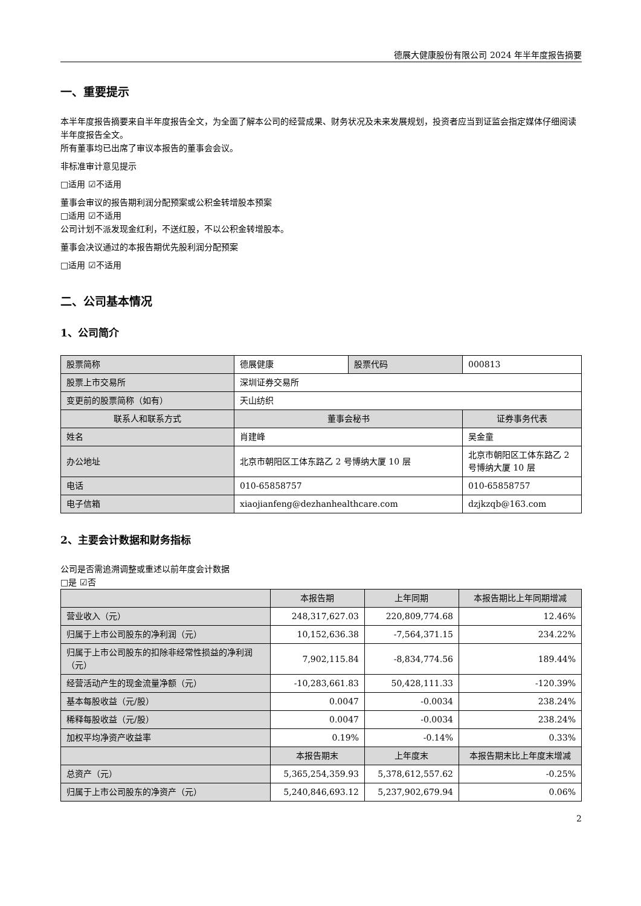德展大健康股份有限公司 2024 年半年度报告摘要
一、重要提示
本半年度报告摘要来自半年度报告全文，为全面了解本公司的经营成果、财务状况及未来发展规划，投资者应当到证监会指定媒体仔细阅读半年度报告全文。
所有董事均已出席了审议本报告的董事会会议。
非标准审计意见提示
□适用 ☑不适用
董事会审议的报告期利润分配预案或公积金转增股本预案
□适用 ☑不适用
公司计划不派发现金红利，不送红股，不以公积金转增股本。
董事会决议通过的本报告期优先股利润分配预案
□适用 ☑不适用
二、公司基本情况
1、公司简介
| 股票简称 | 德展健康 | 股票代码 | 000813 |
| 股票上市交易所 | 深圳证券交易所 | | |
| 变更前的股票简称（如有） | 天山纺织 | | |
| 联系人和联系方式 | 董事会秘书 | | 证券事务代表 |
| 姓名 | 肖建峰 | | 吴金童 |
| 办公地址 | 北京市朝阳区工体东路乙 2 号博纳大厦 10 层 | | 北京市朝阳区工体东路乙 2 号博纳大厦 10 层 |
| 电话 | 010-65858757 | | 010-65858757 |
| 电子信箱 | xiaojianfeng@dezhanhealthcare.com | | dzjkzqb@163.com |
2、主要会计数据和财务指标
公司是否需追溯调整或重述以前年度会计数据
□是 ☑否
| | 本报告期 | 上年同期 | 本报告期比上年同期增减 |
| --- | --- | --- | --- |
| 营业收入（元） | 248,317,627.03 | 220,809,774.68 | 12.46% |
| 归属于上市公司股东的净利润（元） | 10,152,636.38 | -7,564,371.15 | 234.22% |
| 归属于上市公司股东的扣除非经常性损益的净利润（元） | 7,902,115.84 | -8,834,774.56 | 189.44% |
| 经营活动产生的现金流量净额（元） | -10,283,661.83 | 50,428,111.33 | -120.39% |
| 基本每股收益（元/股） | 0.0047 | -0.0034 | 238.24% |
| 稀释每股收益（元/股） | 0.0047 | -0.0034 | 238.24% |
| 加权平均净资产收益率 | 0.19% | -0.14% | 0.33% |
| | 本报告期末 | 上年度末 | 本报告期末比上年度末增减 |
| 总资产（元） | 5,365,254,359.93 | 5,378,612,557.62 | -0.25% |
| 归属于上市公司股东的净资产（元） | 5,240,846,693.12 | 5,237,902,679.94 | 0.06% |
2